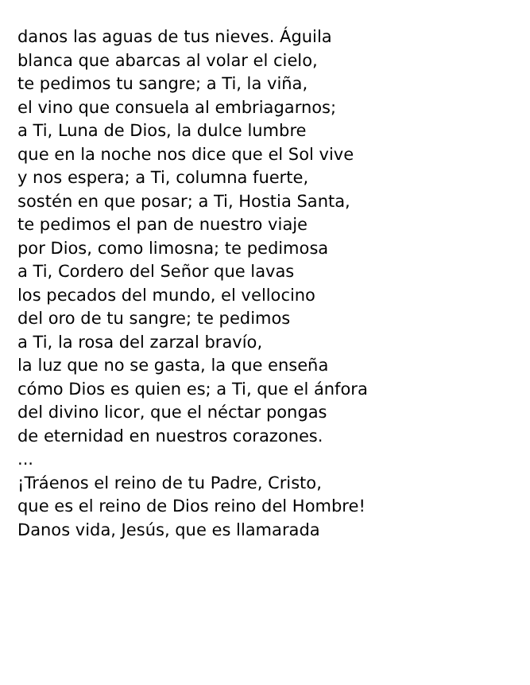danos las aguas de tus nieves. Águila
blanca que abarcas al volar el cielo,
te pedimos tu sangre; a Ti, la viña,
el vino que consuela al embriagarnos;
a Ti, Luna de Dios, la dulce lumbre
que en la noche nos dice que el Sol vive
y nos espera; a Ti, columna fuerte,
sostén en que posar; a Ti, Hostia Santa,
te pedimos el pan de nuestro viaje
por Dios, como limosna; te pedimosa
a Ti, Cordero del Señor que lavas
los pecados del mundo, el vellocino
del oro de tu sangre; te pedimos
a Ti, la rosa del zarzal bravío,
la luz que no se gasta, la que enseña
cómo Dios es quien es; a Ti, que el ánfora
del divino licor, que el néctar pongas
de eternidad en nuestros corazones.
...
¡Tráenos el reino de tu Padre, Cristo,
que es el reino de Dios reino del Hombre!
Danos vida, Jesús, que es llamarada